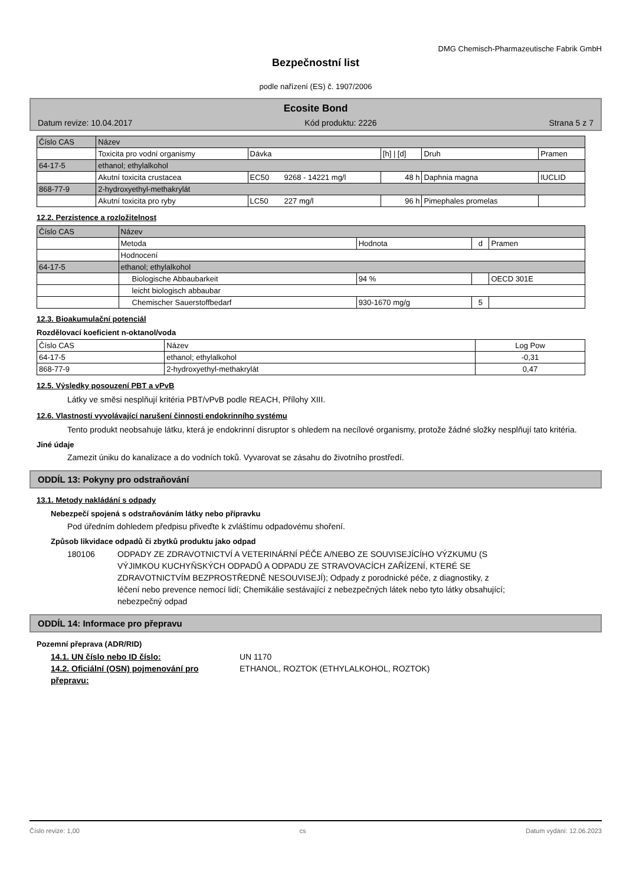DMG Chemisch-Pharmazeutische Fabrik GmbH
Bezpečnostní list
podle nařízení (ES) č. 1907/2006
Ecosite Bond
Datum revize: 10.04.2017 Kód produktu: 2226 Strana 5 z 7
| Číslo CAS | Název | | | | | |
| --- | --- | --- | --- | --- | --- | --- |
| | Toxicita pro vodní organismy | Dávka | | [h] / [d] | Druh | Pramen |
| 64-17-5 | ethanol; ethylalkohol | | | | | |
| | Akutní toxicita crustacea | EC50 | 9268 - 14221 mg/l | 48 h | Daphnia magna | IUCLID |
| 868-77-9 | 2-hydroxyethyl-methakrylát | | | | | |
| | Akutní toxicita pro ryby | LC50 | 227 mg/l | 96 h | Pimephales promelas | |
12.2. Perzistence a rozložitelnost
| Číslo CAS | Název | | | |
| --- | --- | --- | --- | --- |
| | Metoda | Hodnota | d | Pramen |
| | Hodnocení | | | |
| 64-17-5 | ethanol; ethylalkohol | | | |
| | Biologische Abbaubarkeit | 94 % | | OECD 301E |
| | leicht biologisch abbaubar | | | |
| | Chemischer Sauerstoffbedarf | 930-1670 mg/g | 5 | |
12.3. Bioakumulační potenciál
Rozdělovací koeficient n-oktanol/voda
| Číslo CAS | Název | Log Pow |
| --- | --- | --- |
| 64-17-5 | ethanol; ethylalkohol | -0,31 |
| 868-77-9 | 2-hydroxyethyl-methakrylát | 0,47 |
12.5. Výsledky posouzení PBT a vPvB
Látky ve směsi nesplňují kritéria PBT/vPvB podle REACH, Přílohy XIII.
12.6. Vlastnosti vyvolávající narušení činnosti endokrinního systému
Tento produkt neobsahuje látku, která je endokrinní disruptor s ohledem na necílové organismy, protože žádné složky nesplňují tato kritéria.
Jiné údaje
Zamezit úniku do kanalizace a do vodních toků. Vyvarovat se zásahu do životního prostředí.
ODDÍL 13: Pokyny pro odstraňování
13.1. Metody nakládání s odpady
Nebezpečí spojená s odstraňováním látky nebo přípravku
Pod úředním dohledem předpisu přiveďte k zvláštímu odpadovému shoření.
Způsob likvidace odpadů či zbytků produktu jako odpad
180106 ODPADY ZE ZDRAVOTNICTVÍ A VETERINÁRNÍ PÉČE A/NEBO ZE SOUVISEJÍCÍHO VÝZKUMU (S VÝJIMKOU KUCHYŇSKÝCH ODPADŮ A ODPADU ZE STRAVOVACÍCH ZAŘÍZENÍ, KTERÉ SE ZDRAVOTNICTVÍM BEZPROSTŘEDNĚ NESOUVISEJÍ); Odpady z porodnické péče, z diagnostiky, z léčení nebo prevence nemocí lidí; Chemikálie sestávající z nebezpečných látek nebo tyto látky obsahující; nebezpečný odpad
ODDÍL 14: Informace pro přepravu
Pozemní přeprava (ADR/RID)
14.1. UN číslo nebo ID číslo: UN 1170
14.2. Oficiální (OSN) pojmenování pro přepravu: ETHANOL, ROZTOK (ETHYLALKOHOL, ROZTOK)
Číslo revize: 1,00 cs Datum vydání: 12.06.2023